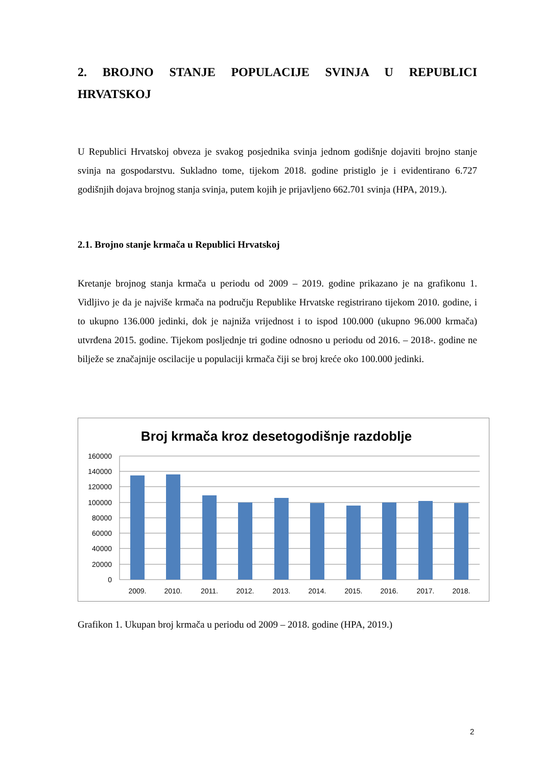2. BROJNO STANJE POPULACIJE SVINJA U REPUBLICI
HRVATSKOJ
U Republici Hrvatskoj obveza je svakog posjednika svinja jednom godišnje dojaviti brojno stanje svinja na gospodarstvu. Sukladno tome, tijekom 2018. godine pristiglo je i evidentirano 6.727 godišnjih dojava brojnog stanja svinja, putem kojih je prijavljeno 662.701 svinja (HPA, 2019.).
2.1. Brojno stanje krmača u Republici Hrvatskoj
Kretanje brojnog stanja krmača u periodu od 2009 – 2019. godine prikazano je na grafikonu 1. Vidljivo je da je najviše krmača na području Republike Hrvatske registrirano tijekom 2010. godine, i to ukupno 136.000 jedinki, dok je najniža vrijednost i to ispod 100.000 (ukupno 96.000 krmača) utvrđena 2015. godine. Tijekom posljednje tri godine odnosno u periodu od 2016. – 2018-. godine ne bilježe se značajnije oscilacije u populaciji krmača čiji se broj kreće oko 100.000 jedinki.
Broj krmača kroz desetogodišnje razdoblje
160000
140000
120000
100000
80000
60000
40000
20000
0
2009.
2010.
2011.
2012.
2013.
2014.
2015.
2016.
2017.
2018.
Grafikon 1. Ukupan broj krmača u periodu od 2009 – 2018. godine (HPA, 2019.)
2